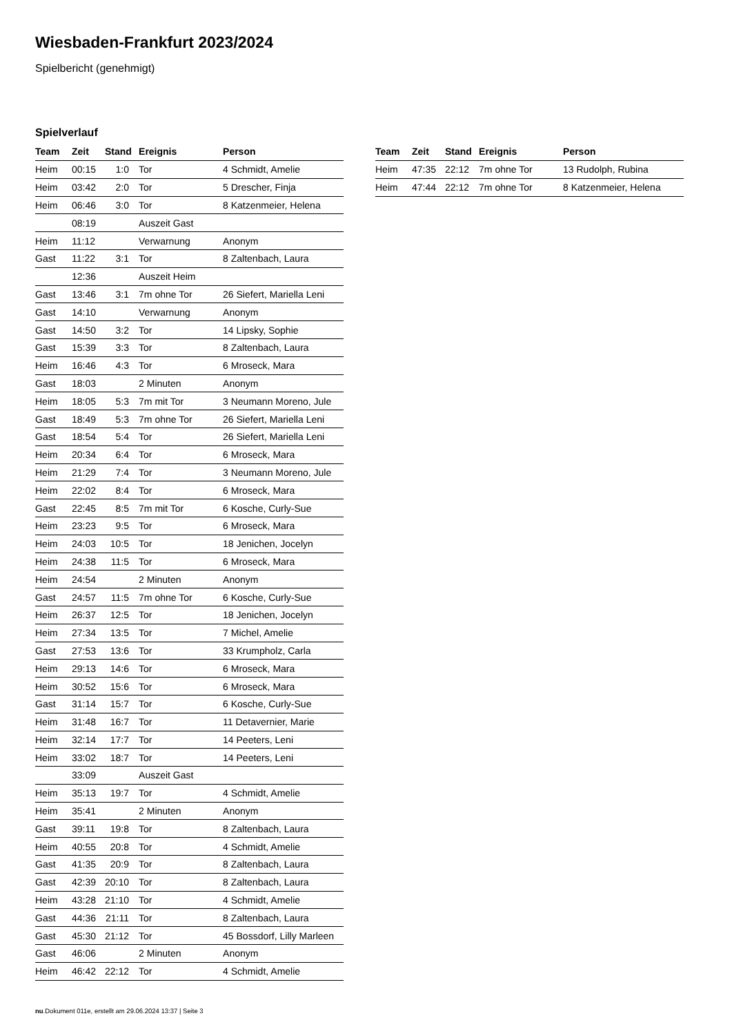Wiesbaden-Frankfurt 2023/2024
Spielbericht (genehmigt)
Spielverlauf
| Team | Zeit | Stand | Ereignis | Person |
| --- | --- | --- | --- | --- |
| Heim | 00:15 | 1:0 | Tor | 4 Schmidt, Amelie |
| Heim | 03:42 | 2:0 | Tor | 5 Drescher, Finja |
| Heim | 06:46 | 3:0 | Tor | 8 Katzenmeier, Helena |
| | 08:19 | | Auszeit Gast | |
| Heim | 11:12 | | Verwarnung | Anonym |
| Gast | 11:22 | 3:1 | Tor | 8 Zaltenbach, Laura |
| | 12:36 | | Auszeit Heim | |
| Gast | 13:46 | 3:1 | 7m ohne Tor | 26 Siefert, Mariella Leni |
| Gast | 14:10 | | Verwarnung | Anonym |
| Gast | 14:50 | 3:2 | Tor | 14 Lipsky, Sophie |
| Gast | 15:39 | 3:3 | Tor | 8 Zaltenbach, Laura |
| Heim | 16:46 | 4:3 | Tor | 6 Mroseck, Mara |
| Gast | 18:03 | | 2 Minuten | Anonym |
| Heim | 18:05 | 5:3 | 7m mit Tor | 3 Neumann Moreno, Jule |
| Gast | 18:49 | 5:3 | 7m ohne Tor | 26 Siefert, Mariella Leni |
| Gast | 18:54 | 5:4 | Tor | 26 Siefert, Mariella Leni |
| Heim | 20:34 | 6:4 | Tor | 6 Mroseck, Mara |
| Heim | 21:29 | 7:4 | Tor | 3 Neumann Moreno, Jule |
| Heim | 22:02 | 8:4 | Tor | 6 Mroseck, Mara |
| Gast | 22:45 | 8:5 | 7m mit Tor | 6 Kosche, Curly-Sue |
| Heim | 23:23 | 9:5 | Tor | 6 Mroseck, Mara |
| Heim | 24:03 | 10:5 | Tor | 18 Jenichen, Jocelyn |
| Heim | 24:38 | 11:5 | Tor | 6 Mroseck, Mara |
| Heim | 24:54 | | 2 Minuten | Anonym |
| Gast | 24:57 | 11:5 | 7m ohne Tor | 6 Kosche, Curly-Sue |
| Heim | 26:37 | 12:5 | Tor | 18 Jenichen, Jocelyn |
| Heim | 27:34 | 13:5 | Tor | 7 Michel, Amelie |
| Gast | 27:53 | 13:6 | Tor | 33 Krumpholz, Carla |
| Heim | 29:13 | 14:6 | Tor | 6 Mroseck, Mara |
| Heim | 30:52 | 15:6 | Tor | 6 Mroseck, Mara |
| Gast | 31:14 | 15:7 | Tor | 6 Kosche, Curly-Sue |
| Heim | 31:48 | 16:7 | Tor | 11 Detavernier, Marie |
| Heim | 32:14 | 17:7 | Tor | 14 Peeters, Leni |
| Heim | 33:02 | 18:7 | Tor | 14 Peeters, Leni |
| | 33:09 | | Auszeit Gast | |
| Heim | 35:13 | 19:7 | Tor | 4 Schmidt, Amelie |
| Heim | 35:41 | | 2 Minuten | Anonym |
| Gast | 39:11 | 19:8 | Tor | 8 Zaltenbach, Laura |
| Heim | 40:55 | 20:8 | Tor | 4 Schmidt, Amelie |
| Gast | 41:35 | 20:9 | Tor | 8 Zaltenbach, Laura |
| Gast | 42:39 | 20:10 | Tor | 8 Zaltenbach, Laura |
| Heim | 43:28 | 21:10 | Tor | 4 Schmidt, Amelie |
| Gast | 44:36 | 21:11 | Tor | 8 Zaltenbach, Laura |
| Gast | 45:30 | 21:12 | Tor | 45 Bossdorf, Lilly Marleen |
| Gast | 46:06 | | 2 Minuten | Anonym |
| Heim | 46:42 | 22:12 | Tor | 4 Schmidt, Amelie |
| Team | Zeit | Stand | Ereignis | Person |
| --- | --- | --- | --- | --- |
| Heim | 47:35 | 22:12 | 7m ohne Tor | 13 Rudolph, Rubina |
| Heim | 47:44 | 22:12 | 7m ohne Tor | 8 Katzenmeier, Helena |
nu.Dokument 011e, erstellt am 29.06.2024 13:37 | Seite 3